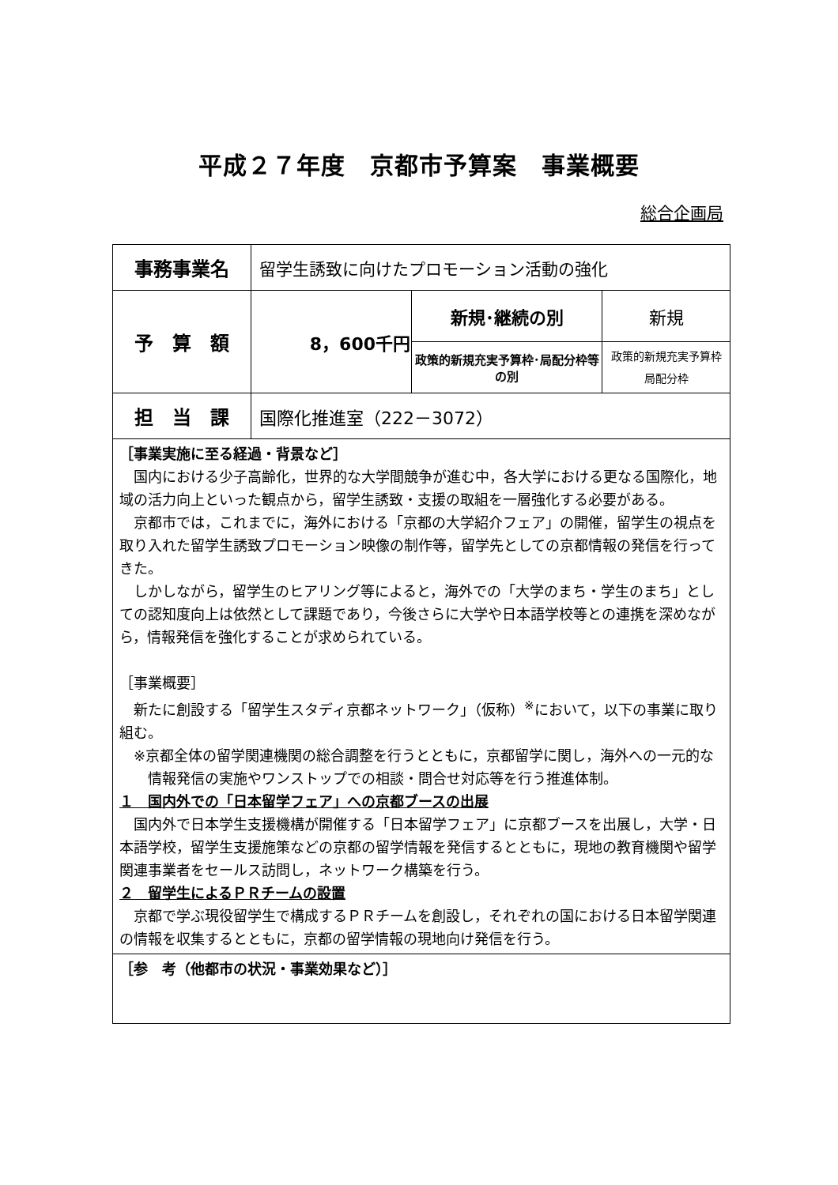平成２７年度　京都市予算案　事業概要
総合企画局
| 事務事業名 | 留学生誘致に向けたプロモーション活動の強化 | | |
| 予 算 額 | 8，600千円 | 新規･継続の別 | 新規 |
| | | 政策的新規充実予算枠･局配分枠等の別 | 政策的新規充実予算枠 局配分枠 |
| 担 当 課 | 国際化推進室（222－3072） | | |
| ［事業実施に至る経過・背景など］ 国内における少子高齢化，世界的な大学間競争が進む中，各大学における更なる国際化，地域の活力向上といった観点から，留学生誘致・支援の取組を一層強化する必要がある。 京都市では，これまでに，海外における「京都の大学紹介フェア」の開催，留学生の視点を取り入れた留学生誘致プロモーション映像の制作等，留学先としての京都情報の発信を行ってきた。 しかしながら，留学生のヒアリング等によると，海外での「大学のまち・学生のまち」としての認知度向上は依然として課題であり，今後さらに大学や日本語学校等との連携を深めながら，情報発信を強化することが求められている。 ［事業概要］ 新たに創設する「留学生スタディ京都ネットワーク」（仮称）<sup>※</sup>において，以下の事業に取り組む。 ※京都全体の留学関連機関の総合調整を行うとともに，京都留学に関し，海外への一元的な情報発信の実施やワンストップでの相談・問合せ対応等を行う推進体制。 １ 国内外での「日本留学フェア」への京都ブースの出展 国内外で日本学生支援機構が開催する「日本留学フェア」に京都ブースを出展し，大学・日本語学校，留学生支援施策などの京都の留学情報を発信するとともに，現地の教育機関や留学関連事業者をセールス訪問し，ネットワーク構築を行う。 ２ 留学生によるＰＲチームの設置 京都で学ぶ現役留学生で構成するＰＲチームを創設し，それぞれの国における日本留学関連の情報を収集するとともに，京都の留学情報の現地向け発信を行う。 | | | |
| ［参 考（他都市の状況・事業効果など）］ | | | |